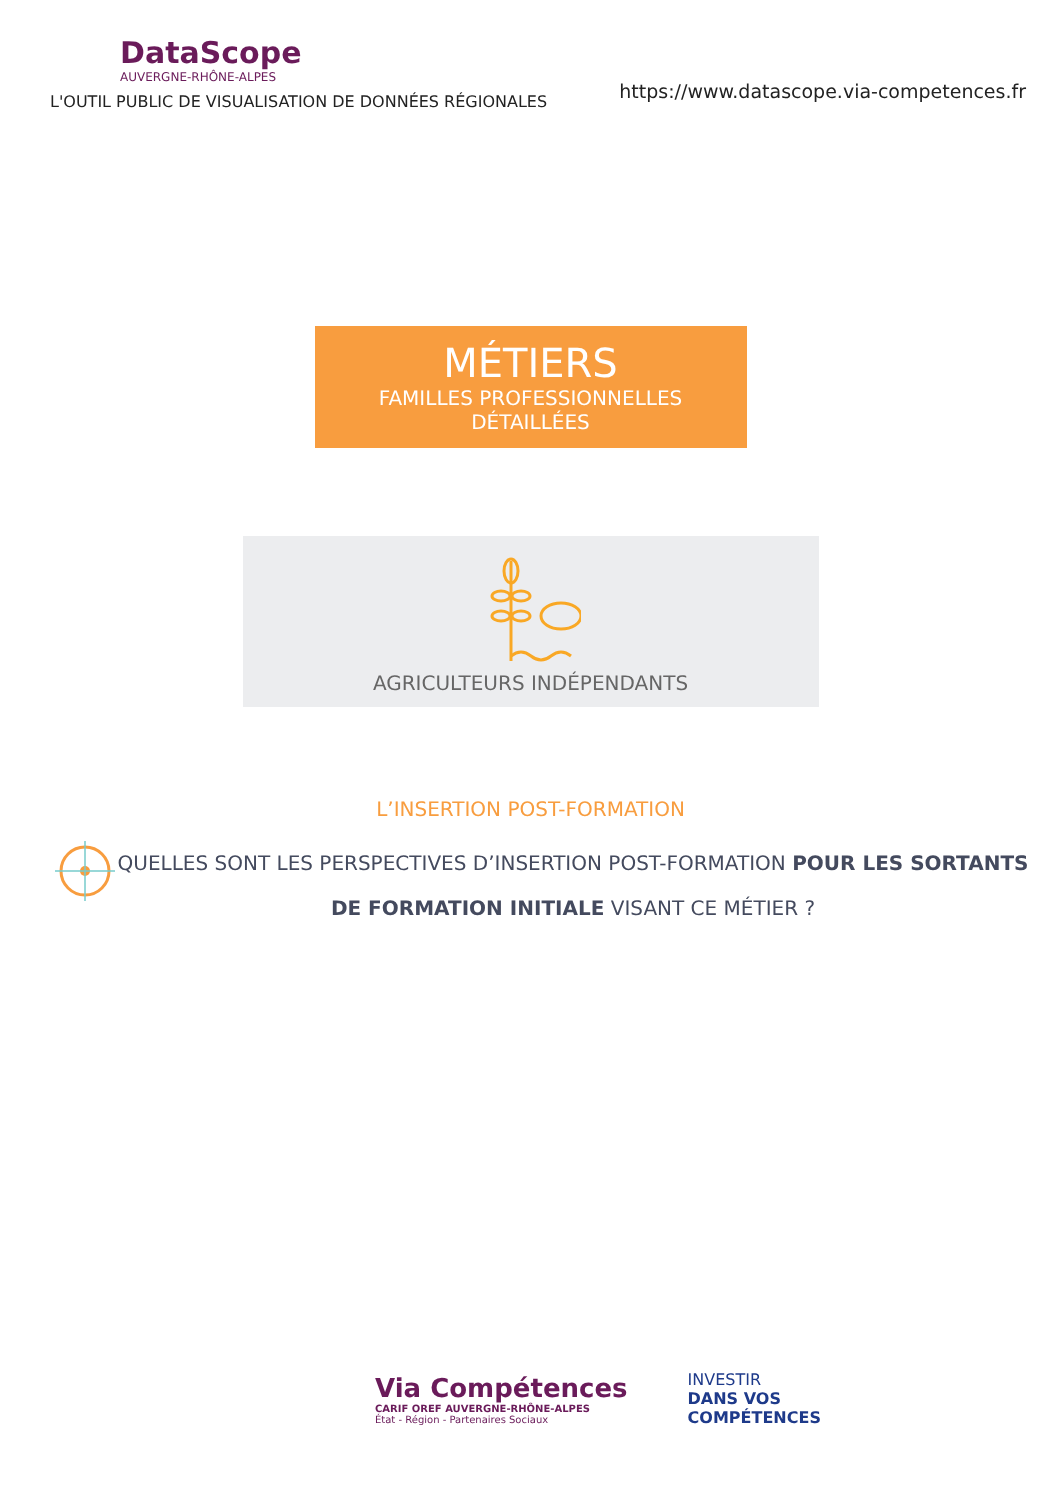DataScope
AUVERGNE-RHÔNE-ALPES
L'OUTIL PUBLIC DE VISUALISATION DE DONNÉES RÉGIONALES
https://www.datascope.via-competences.fr
MÉTIERS
FAMILLES PROFESSIONNELLES
DÉTAILLÉES
AGRICULTEURS INDÉPENDANTS
L’INSERTION POST-FORMATION
QUELLES SONT LES PERSPECTIVES D’INSERTION POST-FORMATION POUR LES SORTANTS DE FORMATION INITIALE VISANT CE MÉTIER ?
Via Compétences
CARIF OREF AUVERGNE-RHÔNE-ALPES
État - Région - Partenaires Sociaux
INVESTIR
DANS VOS
COMPÉTENCES